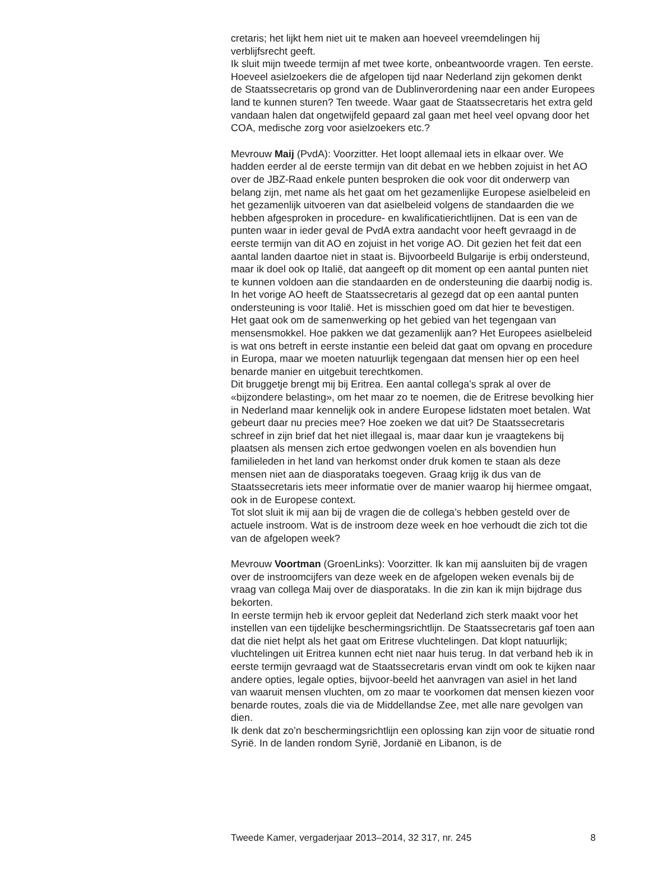cretaris; het lijkt hem niet uit te maken aan hoeveel vreemdelingen hij verblijfsrecht geeft.
Ik sluit mijn tweede termijn af met twee korte, onbeantwoorde vragen. Ten eerste. Hoeveel asielzoekers die de afgelopen tijd naar Nederland zijn gekomen denkt de Staatssecretaris op grond van de Dublinverordening naar een ander Europees land te kunnen sturen? Ten tweede. Waar gaat de Staatssecretaris het extra geld vandaan halen dat ongetwijfeld gepaard zal gaan met heel veel opvang door het COA, medische zorg voor asielzoekers etc.?
Mevrouw Maij (PvdA): Voorzitter. Het loopt allemaal iets in elkaar over. We hadden eerder al de eerste termijn van dit debat en we hebben zojuist in het AO over de JBZ-Raad enkele punten besproken die ook voor dit onderwerp van belang zijn, met name als het gaat om het gezamenlijke Europese asielbeleid en het gezamenlijk uitvoeren van dat asielbeleid volgens de standaarden die we hebben afgesproken in procedure- en kwalificatierichtlijnen. Dat is een van de punten waar in ieder geval de PvdA extra aandacht voor heeft gevraagd in de eerste termijn van dit AO en zojuist in het vorige AO. Dit gezien het feit dat een aantal landen daartoe niet in staat is. Bijvoorbeeld Bulgarije is erbij ondersteund, maar ik doel ook op Italië, dat aangeeft op dit moment op een aantal punten niet te kunnen voldoen aan die standaarden en de ondersteuning die daarbij nodig is. In het vorige AO heeft de Staatssecretaris al gezegd dat op een aantal punten ondersteuning is voor Italië. Het is misschien goed om dat hier te bevestigen.
Het gaat ook om de samenwerking op het gebied van het tegengaan van mensensmokkel. Hoe pakken we dat gezamenlijk aan? Het Europees asielbeleid is wat ons betreft in eerste instantie een beleid dat gaat om opvang en procedure in Europa, maar we moeten natuurlijk tegengaan dat mensen hier op een heel benarde manier en uitgebuit terechtkomen.
Dit bruggetje brengt mij bij Eritrea. Een aantal collega’s sprak al over de «bijzondere belasting», om het maar zo te noemen, die de Eritrese bevolking hier in Nederland maar kennelijk ook in andere Europese lidstaten moet betalen. Wat gebeurt daar nu precies mee? Hoe zoeken we dat uit? De Staatssecretaris schreef in zijn brief dat het niet illegaal is, maar daar kun je vraagtekens bij plaatsen als mensen zich ertoe gedwongen voelen en als bovendien hun familieleden in het land van herkomst onder druk komen te staan als deze mensen niet aan de diasporataks toegeven. Graag krijg ik dus van de Staatssecretaris iets meer informatie over de manier waarop hij hiermee omgaat, ook in de Europese context.
Tot slot sluit ik mij aan bij de vragen die de collega’s hebben gesteld over de actuele instroom. Wat is de instroom deze week en hoe verhoudt die zich tot die van de afgelopen week?
Mevrouw Voortman (GroenLinks): Voorzitter. Ik kan mij aansluiten bij de vragen over de instroomcijfers van deze week en de afgelopen weken evenals bij de vraag van collega Maij over de diasporataks. In die zin kan ik mijn bijdrage dus bekorten.
In eerste termijn heb ik ervoor gepleit dat Nederland zich sterk maakt voor het instellen van een tijdelijke beschermingsrichtlijn. De Staatssecretaris gaf toen aan dat die niet helpt als het gaat om Eritrese vluchtelingen. Dat klopt natuurlijk; vluchtelingen uit Eritrea kunnen echt niet naar huis terug. In dat verband heb ik in eerste termijn gevraagd wat de Staatssecretaris ervan vindt om ook te kijken naar andere opties, legale opties, bijvoor-beeld het aanvragen van asiel in het land van waaruit mensen vluchten, om zo maar te voorkomen dat mensen kiezen voor benarde routes, zoals die via de Middellandse Zee, met alle nare gevolgen van dien.
Ik denk dat zo’n beschermingsrichtlijn een oplossing kan zijn voor de situatie rond Syrië. In de landen rondom Syrië, Jordanië en Libanon, is de
Tweede Kamer, vergaderjaar 2013–2014, 32 317, nr. 245 8